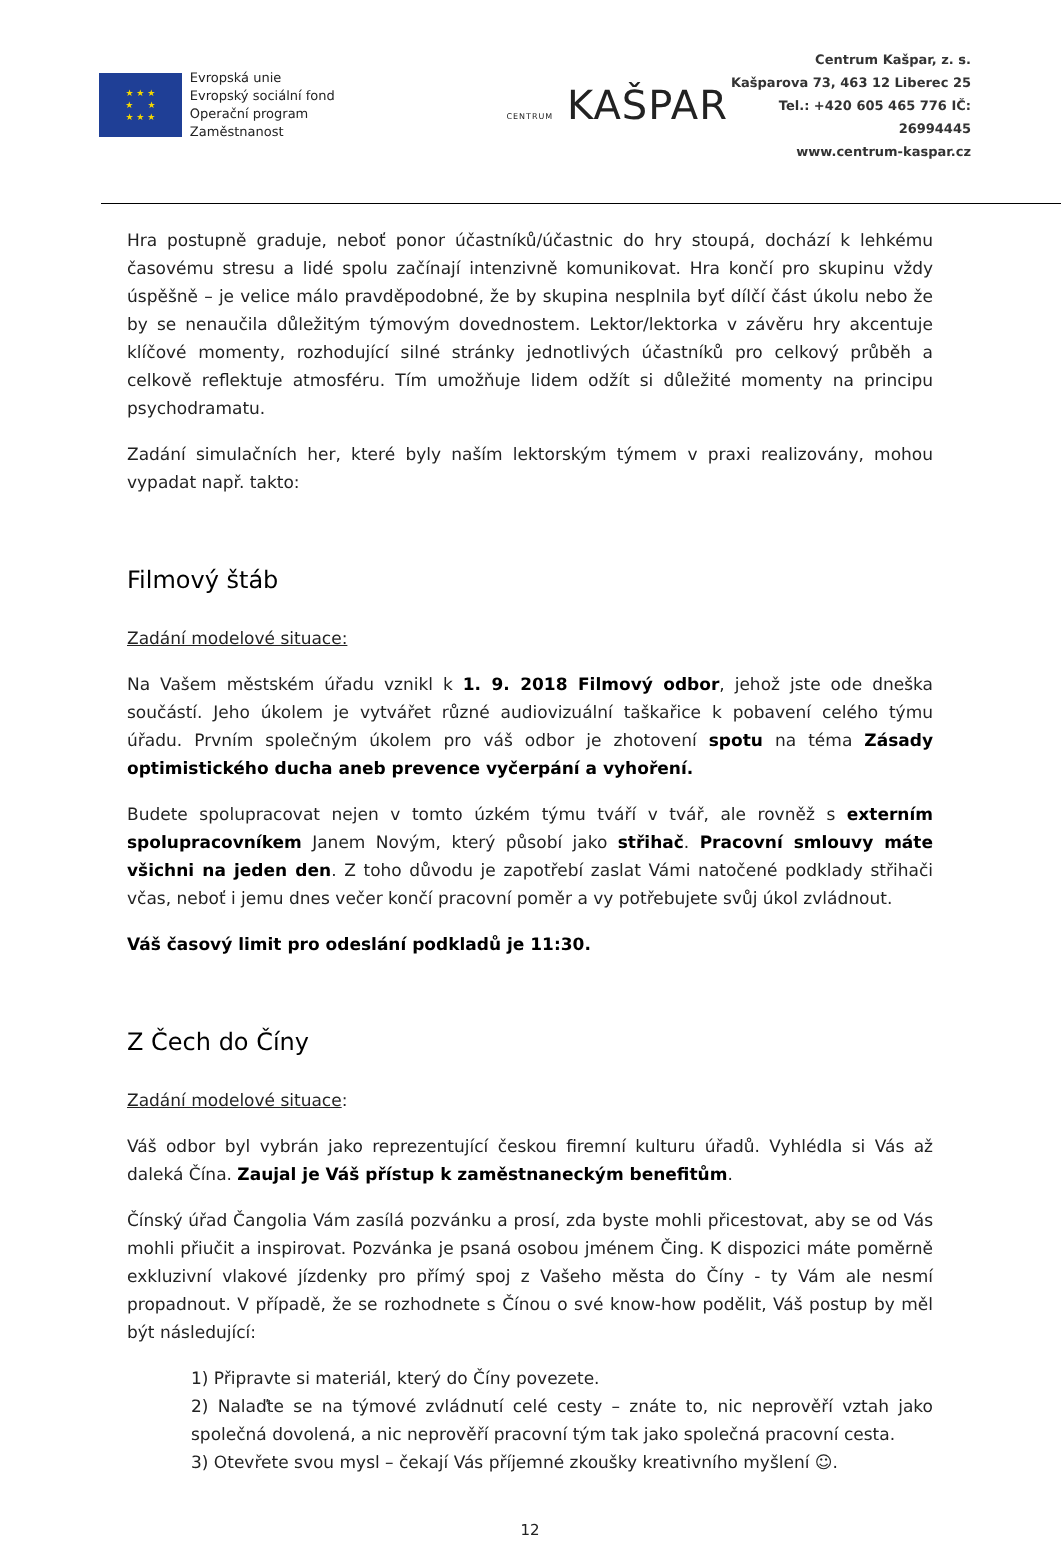★ ★ ★
★ ★
★ ★ ★
Evropská unie
Evropský sociální fond
Operační program Zaměstnanost
CENTRUM KAŠPAR
Centrum Kašpar, z. s.
Kašparova 73, 463 12 Liberec 25
Tel.: +420 605 465 776 IČ: 26994445
www.centrum-kaspar.cz
Hra postupně graduje, neboť ponor účastníků/účastnic do hry stoupá, dochází k lehkému časovému stresu a lidé spolu začínají intenzivně komunikovat. Hra končí pro skupinu vždy úspěšně – je velice málo pravděpodobné, že by skupina nesplnila byť dílčí část úkolu nebo že by se nenaučila důležitým týmovým dovednostem. Lektor/lektorka v závěru hry akcentuje klíčové momenty, rozhodující silné stránky jednotlivých účastníků pro celkový průběh a celkově reflektuje atmosféru. Tím umožňuje lidem odžít si důležité momenty na principu psychodramatu.
Zadání simulačních her, které byly naším lektorským týmem v praxi realizovány, mohou vypadat např. takto:
Filmový štáb
Zadání modelové situace:
Na Vašem městském úřadu vznikl k 1. 9. 2018 Filmový odbor, jehož jste ode dneška součástí. Jeho úkolem je vytvářet různé audiovizuální taškařice k pobavení celého týmu úřadu. Prvním společným úkolem pro váš odbor je zhotovení spotu na téma Zásady optimistického ducha aneb prevence vyčerpání a vyhoření.
Budete spolupracovat nejen v tomto úzkém týmu tváří v tvář, ale rovněž s externím spolupracovníkem Janem Novým, který působí jako střihač. Pracovní smlouvy máte všichni na jeden den. Z toho důvodu je zapotřebí zaslat Vámi natočené podklady střihači včas, neboť i jemu dnes večer končí pracovní poměr a vy potřebujete svůj úkol zvládnout.
Váš časový limit pro odeslání podkladů je 11:30.
Z Čech do Číny
Zadání modelové situace:
Váš odbor byl vybrán jako reprezentující českou firemní kulturu úřadů. Vyhlédla si Vás až daleká Čína. Zaujal je Váš přístup k zaměstnaneckým benefitům.
Čínský úřad Čangolia Vám zasílá pozvánku a prosí, zda byste mohli přicestovat, aby se od Vás mohli přiučit a inspirovat. Pozvánka je psaná osobou jménem Čing. K dispozici máte poměrně exkluzivní vlakové jízdenky pro přímý spoj z Vašeho města do Číny - ty Vám ale nesmí propadnout. V případě, že se rozhodnete s Čínou o své know-how podělit, Váš postup by měl být následující:
1) Připravte si materiál, který do Číny povezete.
2) Nalaďte se na týmové zvládnutí celé cesty – znáte to, nic neprověří vztah jako společná dovolená, a nic neprověří pracovní tým tak jako společná pracovní cesta.
3) Otevřete svou mysl – čekají Vás příjemné zkoušky kreativního myšlení ☺.
12